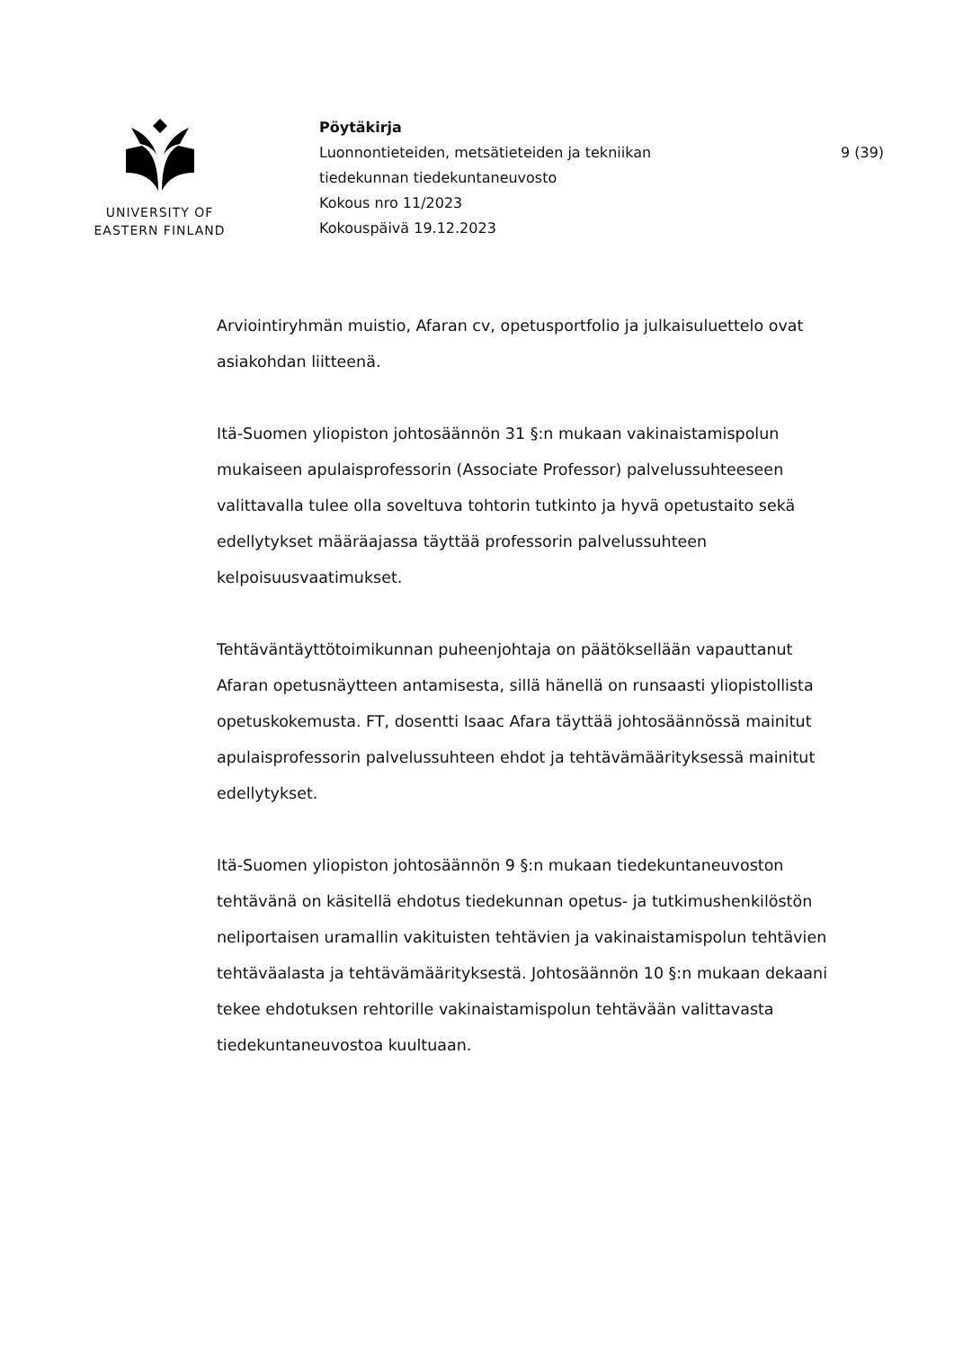UNIVERSITY OF
EASTERN FINLAND
Pöytäkirja
Luonnontieteiden, metsätieteiden ja tekniikan
tiedekunnan tiedekuntaneuvosto
Kokous nro 11/2023
Kokouspäivä 19.12.2023
9 (39)
Arviointiryhmän muistio, Afaran cv, opetusportfolio ja julkaisuluettelo ovat asiakohdan liitteenä.
Itä-Suomen yliopiston johtosäännön 31 §:n mukaan vakinaistamispolun mukaiseen apulaisprofessorin (Associate Professor) palvelussuhteeseen valittavalla tulee olla soveltuva tohtorin tutkinto ja hyvä opetustaito sekä edellytykset määräajassa täyttää professorin palvelussuhteen kelpoisuusvaatimukset.
Tehtäväntäyttötoimikunnan puheenjohtaja on päätöksellään vapauttanut Afaran opetusnäytteen antamisesta, sillä hänellä on runsaasti yliopistollista opetuskokemusta. FT, dosentti Isaac Afara täyttää johtosäännössä mainitut apulaisprofessorin palvelussuhteen ehdot ja tehtävämäärityksessä mainitut edellytykset.
Itä-Suomen yliopiston johtosäännön 9 §:n mukaan tiedekuntaneuvoston tehtävänä on käsitellä ehdotus tiedekunnan opetus- ja tutkimushenkilöstön neliportaisen uramallin vakituisten tehtävien ja vakinaistamispolun tehtävien tehtäväalasta ja tehtävämäärityksestä. Johtosäännön 10 §:n mukaan dekaani tekee ehdotuksen rehtorille vakinaistamispolun tehtävään valittavasta tiedekuntaneuvostoa kuultuaan.